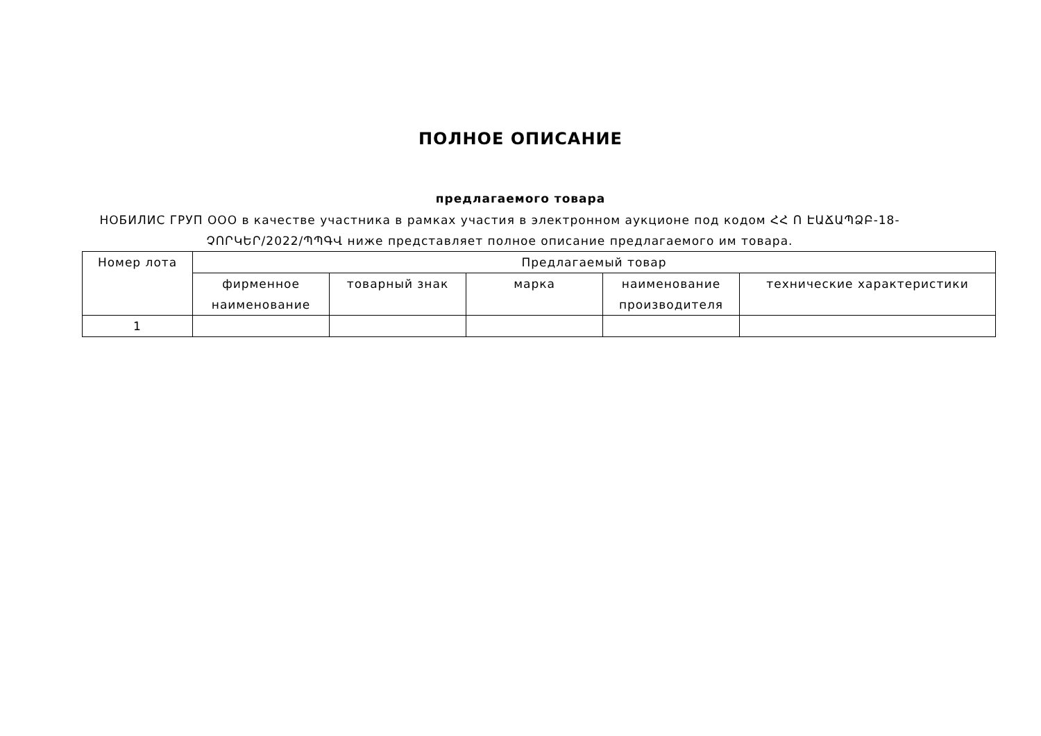ПОЛНОЕ ОПИСАНИЕ
предлагаемого товара
НОБИЛИС ГРУП ООО в качестве участника в рамках участия в электронном аукционе под кодом ՀՀ Ո ԷԱՃԱՊՁԲ-18-ՉՈՐԿԵՐ/2022/ՊՊԳՎ ниже представляет полное описание предлагаемого им товара.
| Номер лота | Предлагаемый товар | | | | |
| --- | --- | --- | --- | --- | --- |
| | фирменное наименование | товарный знак | марка | наименование производителя | технические характеристики |
| 1 | | | | | |